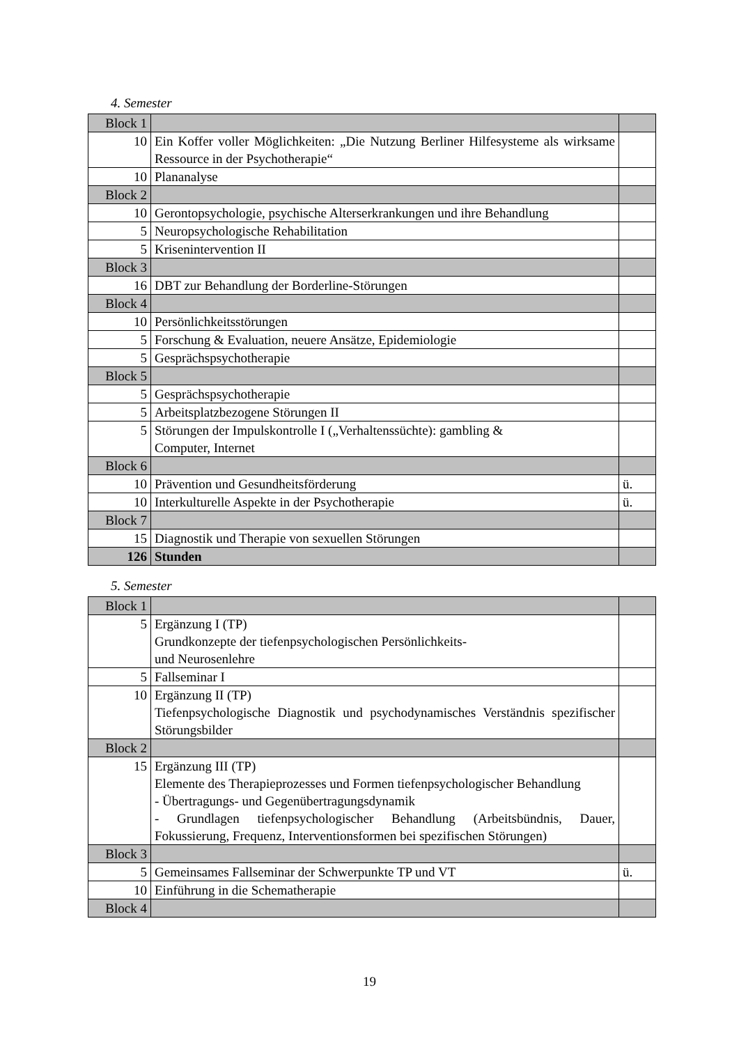4. Semester
| Block 1 | | |
| 10 | Ein Koffer voller Möglichkeiten: „Die Nutzung Berliner Hilfesysteme als wirksame Ressource in der Psychotherapie“ | |
| 10 | Plananalyse | |
| Block 2 | | |
| 10 | Gerontopsychologie, psychische Alterserkrankungen und ihre Behandlung | |
| 5 | Neuropsychologische Rehabilitation | |
| 5 | Krisenintervention II | |
| Block 3 | | |
| 16 | DBT zur Behandlung der Borderline-Störungen | |
| Block 4 | | |
| 10 | Persönlichkeitsstörungen | |
| 5 | Forschung & Evaluation, neuere Ansätze, Epidemiologie | |
| 5 | Gesprächspsychotherapie | |
| Block 5 | | |
| 5 | Gesprächspsychotherapie | |
| 5 | Arbeitsplatzbezogene Störungen II | |
| 5 | Störungen der Impulskontrolle I („Verhaltenssüchte): gambling & Computer, Internet | |
| Block 6 | | |
| 10 | Prävention und Gesundheitsförderung | ü. |
| 10 | Interkulturelle Aspekte in der Psychotherapie | ü. |
| Block 7 | | |
| 15 | Diagnostik und Therapie von sexuellen Störungen | |
| 126 | Stunden | |
5. Semester
| Block 1 | | |
| 5 | Ergänzung I (TP) Grundkonzepte der tiefenpsychologischen Persönlichkeits- und Neurosenlehre | |
| 5 | Fallseminar I | |
| 10 | Ergänzung II (TP) Tiefenpsychologische Diagnostik und psychodynamisches Verständnis spezifischer Störungsbilder | |
| Block 2 | | |
| 15 | Ergänzung III (TP) Elemente des Therapieprozesses und Formen tiefenpsychologischer Behandlung - Übertragungs- und Gegenübertragungsdynamik - Grundlagen tiefenpsychologischer Behandlung (Arbeitsbündnis, Dauer, Fokussierung, Frequenz, Interventionsformen bei spezifischen Störungen) | |
| Block 3 | | |
| 5 | Gemeinsames Fallseminar der Schwerpunkte TP und VT | ü. |
| 10 | Einführung in die Schematherapie | |
| Block 4 | | |
19